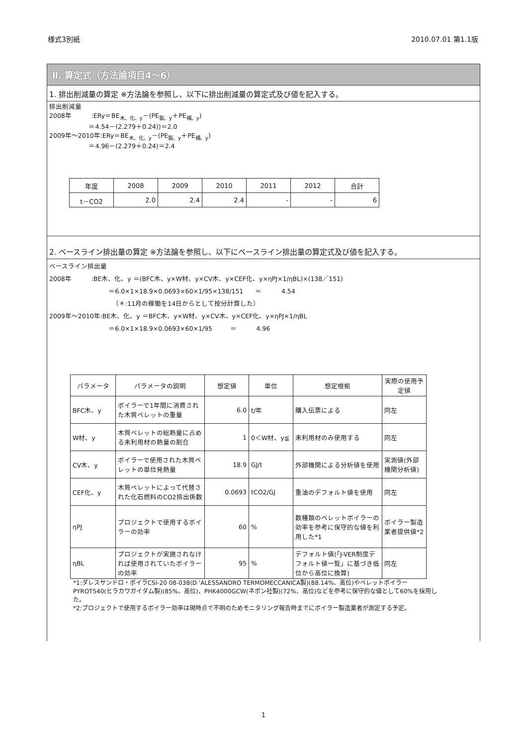様式3別紙 2010.07.01 第1.1版
Ⅱ. 算定式（方法論項目4～6）
1. 排出削減量の算定 ※方法論を参照し、以下に排出削減量の算定式及び値を記入する。
排出削減量
2008年          :ERy＝BE木、化、y－(PE製、y＋PE補、y)
                    ＝4.54－(2.279＋0.24))＝2.0
2009年～2010年:ERy＝BE木、化、y－(PE製、y＋PE補、y)
                    ＝4.96－(2.279＋0.24)＝2.4
| 年度 | 2008 | 2009 | 2010 | 2011 | 2012 | 合計 |
| --- | --- | --- | --- | --- | --- | --- |
| t－CO2 | 2.0 | 2.4 | 2.4 | - | - | 6 |
2. ベースライン排出量の算定 ※方法論を参照し、以下にベースライン排出量の算定式及び値を記入する。
ベースライン排出量
2008年          :BE木、化、y ＝(BFC木、y×W材、y×CV木、y×CEF化、y×ηPJ×1/ηBL)×(138／151)
                              ＝6.0×1×18.9×0.0693×60×1/95×138/151      ＝          4.54
                                （＊:11月の稼働を14日からとして按分計算した）
2009年～2010年:BE木、化、y ＝BFC木、y×W材、y×CV木、y×CEF化、y×ηPJ×1/ηBL
                              ＝6.0×1×18.9×0.0693×60×1/95         ＝          4.96
| パラメータ | パラメータの説明 | 想定値 | 単位 | 想定根拠 | 実際の使用予定値 |
| --- | --- | --- | --- | --- | --- |
| BFC木、y | ボイラーで1年間に消費された木質ペレットの重量 | 6.0 | t/年 | 購入伝票による | 同左 |
| W材、y | 木質ペレットの総熱量に占める未利用材の熱量の割合 | 1 | 0＜W材、y≦ | 未利用材のみ使用する | 同左 |
| CV木、y | ボイラーで使用された木質ペレットの単位発熱量 | 18.9 | GJ/t | 外部機関による分析値を使用 | 実測値(外部機関分析値) |
| CEF化、y | 木質ペレットによって代替された化石燃料のCO2排出係数 | 0.0693 | tCO2/GJ | 重油のデフォルト値を使用 | 同左 |
| ηPJ | プロジェクトで使用するボイラーの効率 | 60 | % | 数種類のペレットボイラーの効率を参考に保守的な値を利用した*1 | ボイラー製造業者提供値*2 |
| ηBL | プロジェクトが実施されなければ使用されていたボイラーの効率 | 95 | % | デフォルト値(「J-VER制度デフォルト値一覧」に基づき低位から高位に換算) | 同左 |
*1:ダレスサンドロ・ボイラCSI-20 08-038(D 'ALESSANDRO TERMOMECCANICA製)(88.14%、高位)やペレットボイラーPYROT540(ヒラカワガイダム製)(85%、高位)、PHK4000GCW(ネポン社製)(72%、高位)などを参考に保守的な値として60%を採用した。
*2:プロジェクトで使用するボイラー効率は現時点で不明のためモニタリング報告時までにボイラー製造業者が測定する予定。
1